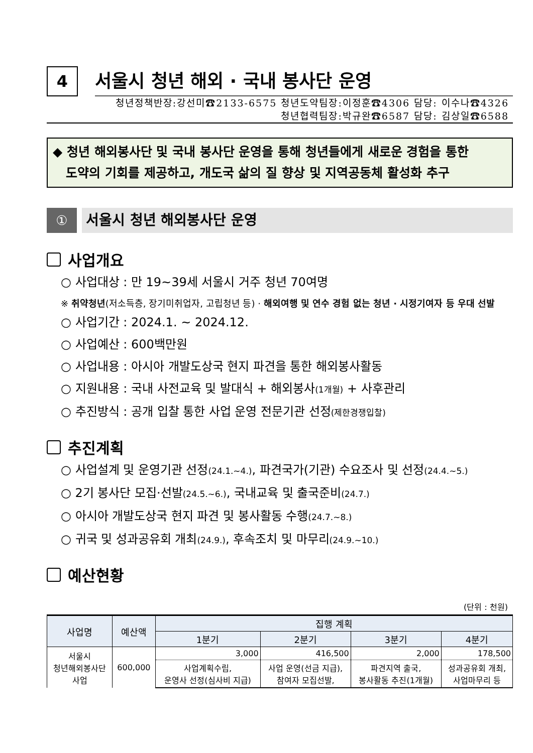4
서울시 청년 해외 · 국내 봉사단 운영
청년정책반장:강선미☎2133-6575 청년도약팀장:이정훈☎4306 담당: 이수나☎4326
청년협력팀장:박규완☎6587 담당: 김상일☎6588
◆ 청년 해외봉사단 및 국내 봉사단 운영을 통해 청년들에게 새로운 경험을 통한
도약의 기회를 제공하고, 개도국 삶의 질 향상 및 지역공동체 활성화 추구
①
서울시 청년 해외봉사단 운영
사업개요
○ 사업대상 : 만 19~39세 서울시 거주 청년 70여명
※ 취약청년(저소득층, 장기미취업자, 고립청년 등) · 해외여행 및 연수 경험 없는 청년 · 시정기여자 등 우대 선발
○ 사업기간 : 2024.1. ~ 2024.12.
○ 사업예산 : 600백만원
○ 사업내용 : 아시아 개발도상국 현지 파견을 통한 해외봉사활동
○ 지원내용 : 국내 사전교육 및 발대식 + 해외봉사(1개월) + 사후관리
○ 추진방식 : 공개 입찰 통한 사업 운영 전문기관 선정(제한경쟁입찰)
추진계획
○ 사업설계 및 운영기관 선정(24.1.~4.), 파견국가(기관) 수요조사 및 선정(24.4.~5.)
○ 2기 봉사단 모집·선발(24.5.~6.), 국내교육 및 출국준비(24.7.)
○ 아시아 개발도상국 현지 파견 및 봉사활동 수행(24.7.~8.)
○ 귀국 및 성과공유회 개최(24.9.), 후속조치 및 마무리(24.9.~10.)
예산현황
(단위 : 천원)
| 사업명 | 예산액 | 집행 계획 | | | |
| --- | --- | --- | --- | --- | --- |
| | | 1분기 | 2분기 | 3분기 | 4분기 |
| 서울시 청년해외봉사단 사업 | 600,000 | 3,000 | 416,500 | 2,000 | 178,500 |
| | | 사업계획수립, 운영사 선정(심사비 지급) | 사업 운영(선금 지급), 참여자 모집선발, | 파견지역 출국, 봉사활동 추진(1개월) | 성과공유회 개최, 사업마무리 등 |